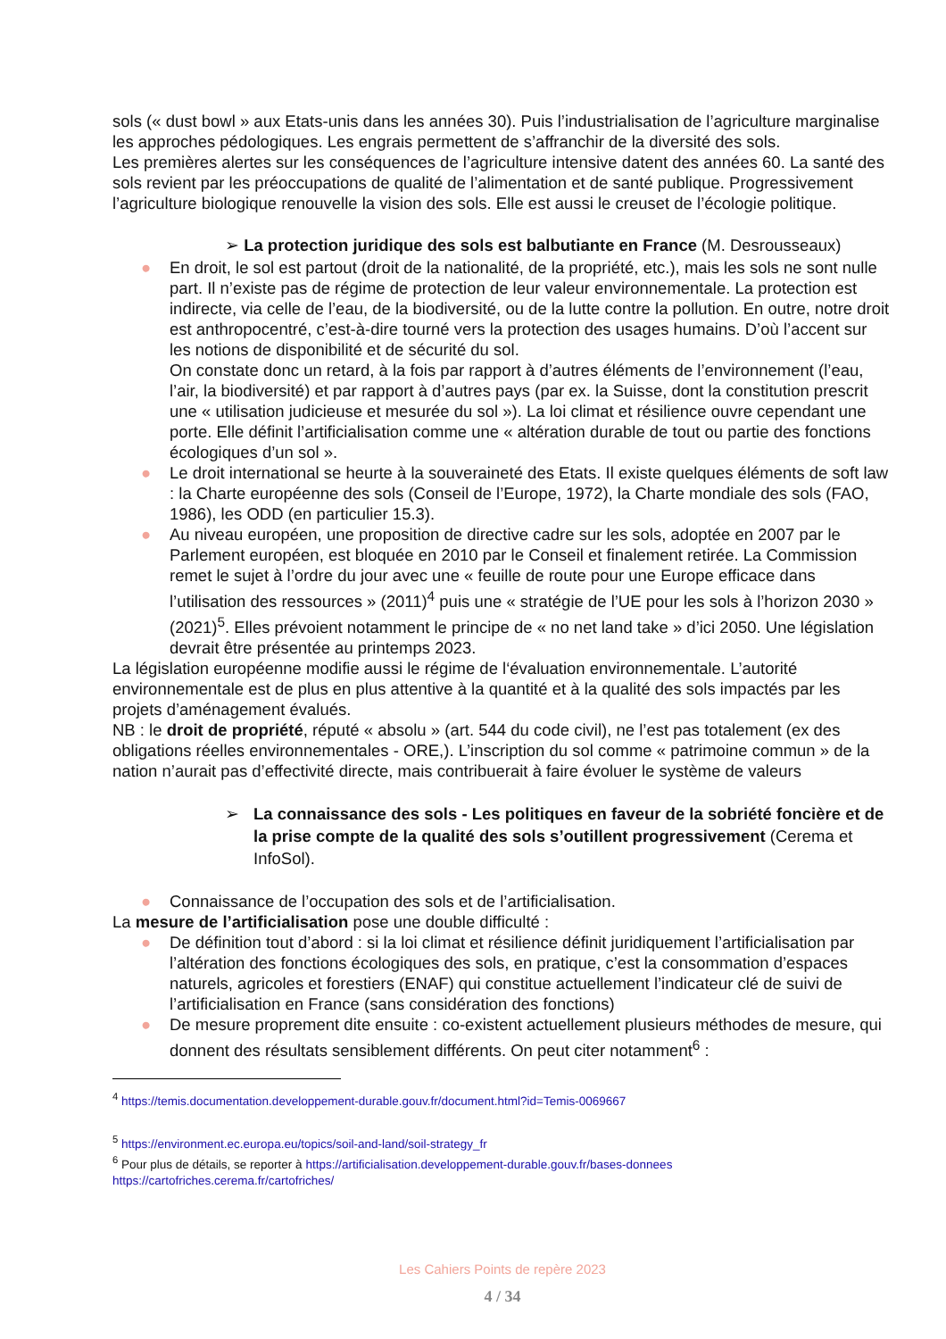sols (« dust bowl » aux Etats-unis dans les années 30). Puis l’industrialisation de l’agriculture marginalise les approches pédologiques. Les engrais permettent de s’affranchir de la diversité des sols.
Les premières alertes sur les conséquences de l’agriculture intensive datent des années 60. La santé des sols revient par les préoccupations de qualité de l’alimentation et de santé publique. Progressivement l’agriculture biologique renouvelle la vision des sols. Elle est aussi le creuset de l’écologie politique.
➢ La protection juridique des sols est balbutiante en France (M. Desrousseaux)
● En droit, le sol est partout (droit de la nationalité, de la propriété, etc.), mais les sols ne sont nulle part. Il n’existe pas de régime de protection de leur valeur environnementale. La protection est indirecte, via celle de l’eau, de la biodiversité, ou de la lutte contre la pollution. En outre, notre droit est anthropocentré, c’est-à-dire tourné vers la protection des usages humains. D’où l’accent sur les notions de disponibilité et de sécurité du sol.
On constate donc un retard, à la fois par rapport à d’autres éléments de l’environnement (l’eau, l’air, la biodiversité) et par rapport à d’autres pays (par ex. la Suisse, dont la constitution prescrit une « utilisation judicieuse et mesurée du sol »). La loi climat et résilience ouvre cependant une porte. Elle définit l’artificialisation comme une « altération durable de tout ou partie des fonctions écologiques d’un sol ».
● Le droit international se heurte à la souveraineté des Etats. Il existe quelques éléments de soft law : la Charte européenne des sols (Conseil de l’Europe, 1972), la Charte mondiale des sols (FAO, 1986), les ODD (en particulier 15.3).
● Au niveau européen, une proposition de directive cadre sur les sols, adoptée en 2007 par le Parlement européen, est bloquée en 2010 par le Conseil et finalement retirée. La Commission remet le sujet à l’ordre du jour avec une « feuille de route pour une Europe efficace dans l’utilisation des ressources » (2011)<sup>4</sup> puis une « stratégie de l’UE pour les sols à l’horizon 2030 » (2021)<sup>5</sup>. Elles prévoient notamment le principe de « no net land take » d’ici 2050. Une législation devrait être présentée au printemps 2023.
La législation européenne modifie aussi le régime de l‘évaluation environnementale. L’autorité environnementale est de plus en plus attentive à la quantité et à la qualité des sols impactés par les projets d’aménagement évalués.
NB : le droit de propriété, réputé « absolu » (art. 544 du code civil), ne l’est pas totalement (ex des obligations réelles environnementales - ORE,). L’inscription du sol comme « patrimoine commun » de la nation n’aurait pas d’effectivité directe, mais contribuerait à faire évoluer le système de valeurs
➢ La connaissance des sols - Les politiques en faveur de la sobriété foncière et de la prise compte de la qualité des sols s’outillent progressivement (Cerema et InfoSol).
● Connaissance de l’occupation des sols et de l’artificialisation.
La mesure de l’artificialisation pose une double difficulté :
● De définition tout d’abord : si la loi climat et résilience définit juridiquement l’artificialisation par l’altération des fonctions écologiques des sols, en pratique, c’est la consommation d’espaces naturels, agricoles et forestiers (ENAF) qui constitue actuellement l’indicateur clé de suivi de l’artificialisation en France (sans considération des fonctions)
● De mesure proprement dite ensuite : co-existent actuellement plusieurs méthodes de mesure, qui donnent des résultats sensiblement différents. On peut citer notamment<sup>6</sup> :
<sup>4</sup> https://temis.documentation.developpement-durable.gouv.fr/document.html?id=Temis-0069667
<sup>5</sup> https://environment.ec.europa.eu/topics/soil-and-land/soil-strategy_fr
<sup>6</sup> Pour plus de détails, se reporter à https://artificialisation.developpement-durable.gouv.fr/bases-donnees https://cartofriches.cerema.fr/cartofriches/
Les Cahiers Points de repère 2023
4 / 34